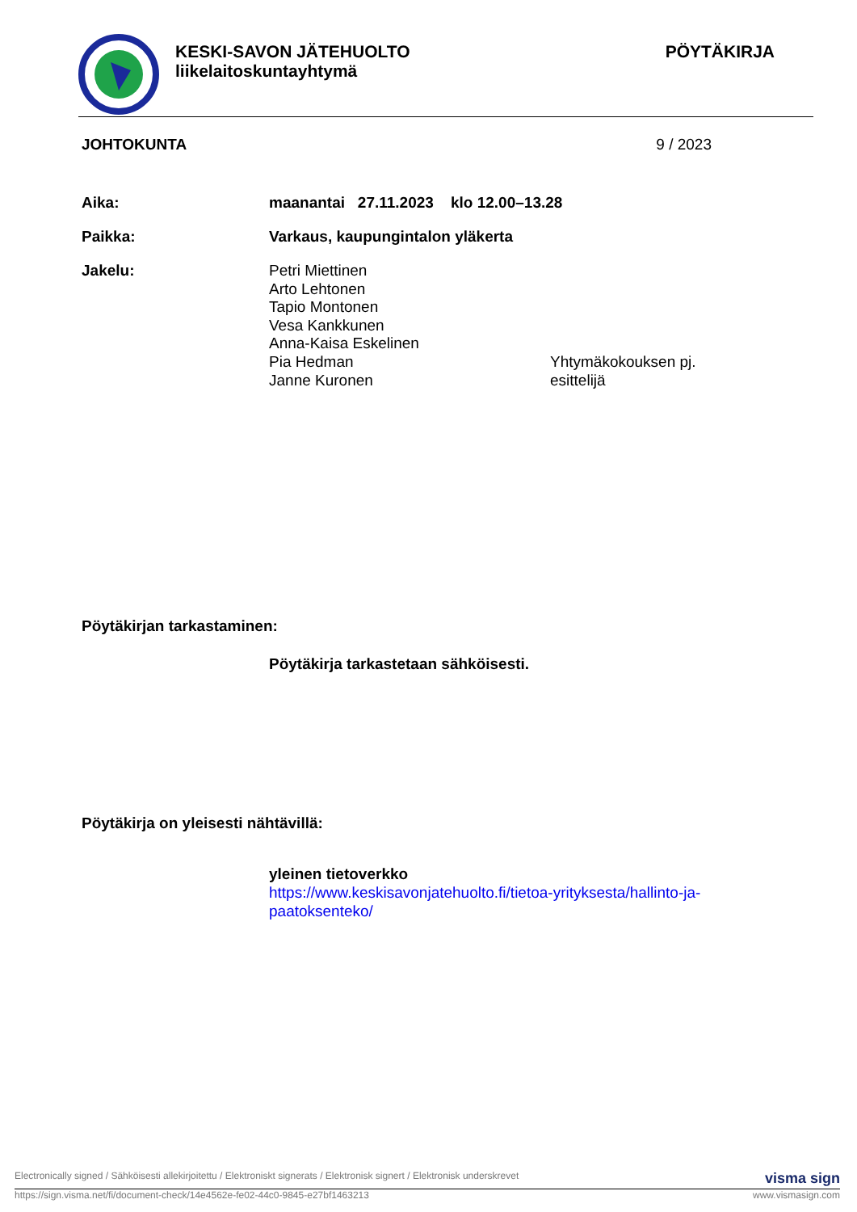KESKI-SAVON JÄTEHUOLTO
liikelaitoskuntayhtymä
PÖYTÄKIRJA
JOHTOKUNTA 9 / 2023
Aika: maanantai 27.11.2023 klo 12.00–13.28
Paikka: Varkaus, kaupungintalon yläkerta
Jakelu:
Petri Miettinen
Arto Lehtonen
Tapio Montonen
Vesa Kankkunen
Anna-Kaisa Eskelinen
Pia Hedman
Janne Kuronen
Yhtymäkokouksen pj.
esittelijä
Pöytäkirjan tarkastaminen:
Pöytäkirja tarkastetaan sähköisesti.
Pöytäkirja on yleisesti nähtävillä:
yleinen tietoverkko
https://www.keskisavonjatehuolto.fi/tietoa-yrityksesta/hallinto-ja-paatoksenteko/
Electronically signed / Sähköisesti allekirjoitettu / Elektroniskt signerats / Elektronisk signert / Elektronisk underskrevet visma sign
https://sign.visma.net/fi/document-check/14e4562e-fe02-44c0-9845-e27bf1463213 www.vismasign.com